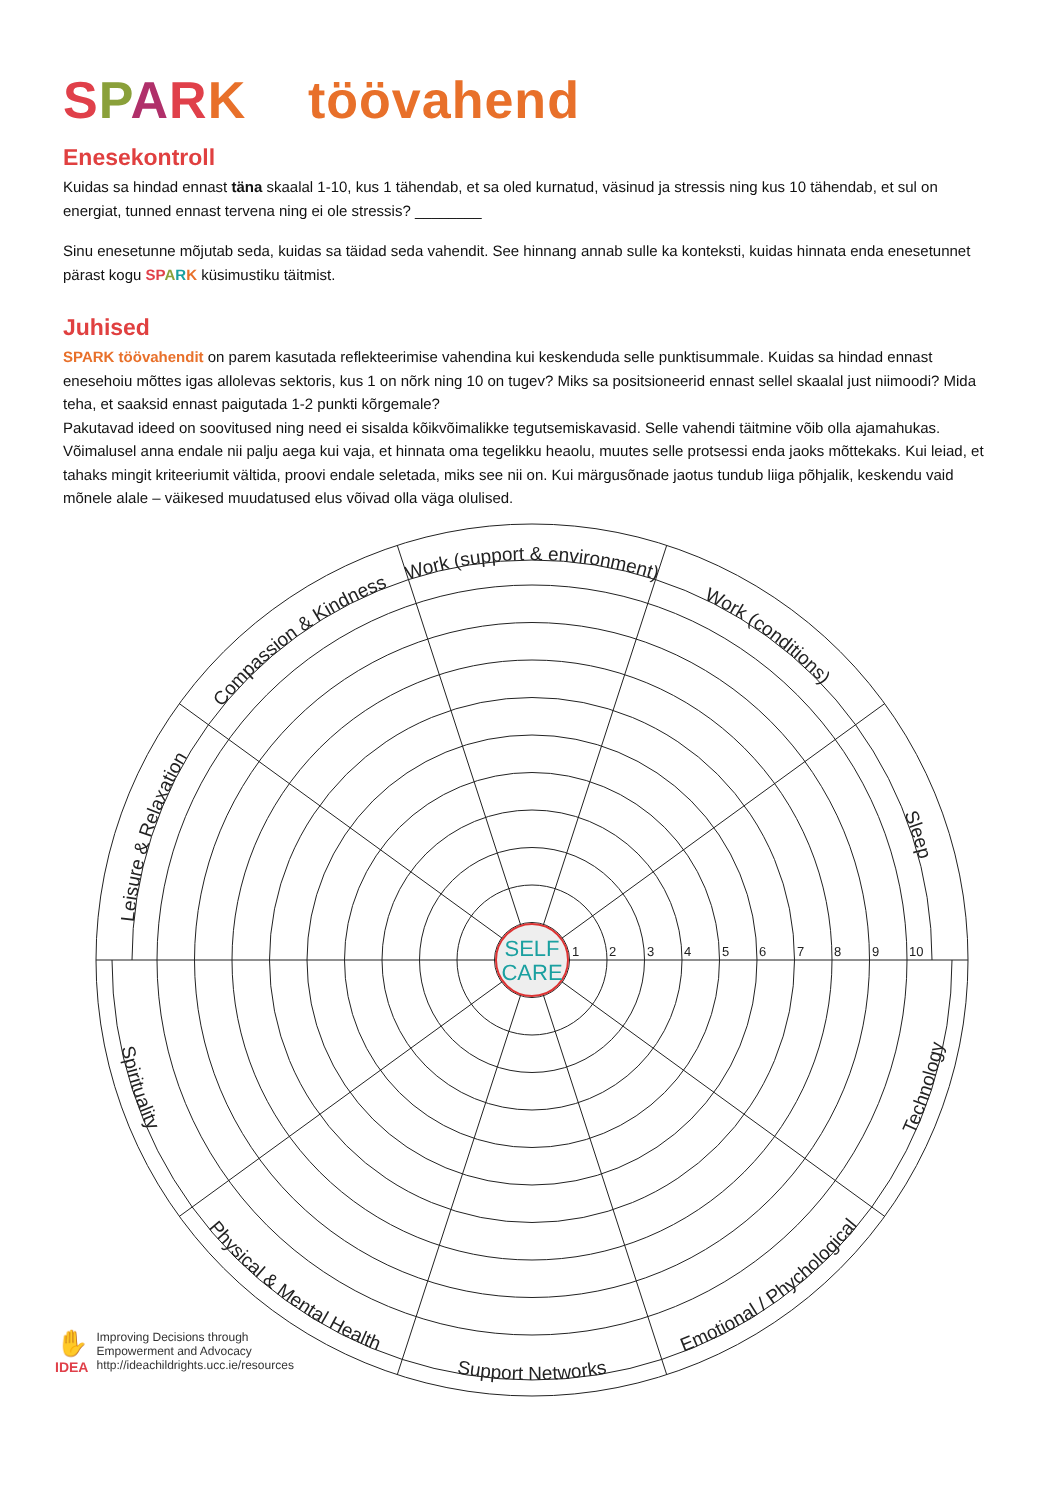SPARK töövahend
Enesekontroll
Kuidas sa hindad ennast täna skaalal 1-10, kus 1 tähendab, et sa oled kurnatud, väsinud ja stressis ning kus 10 tähendab, et sul on energiat, tunned ennast tervena ning ei ole stressis? ________
Sinu enesetunne mõjutab seda, kuidas sa täidad seda vahendit. See hinnang annab sulle ka konteksti, kuidas hinnata enda enesetunnet pärast kogu SP ARK küsimustiku täitmist.
Juhised
SPARK töövahendit on parem kasutada reflekteerimise vahendina kui keskenduda selle punktisummale. Kuidas sa hindad ennast enesehoiu mõttes igas allolevas sektoris, kus 1 on nõrk ning 10 on tugev? Miks sa positsioneerid ennast sellel skaalal just niimoodi? Mida teha, et saaksid ennast paigutada 1-2 punkti kõrgemale?
Pakutavad ideed on soovitused ning need ei sisalda kõikvõimalikke tegutsemiskavasid. Selle vahendi täitmine võib olla ajamahukas. Võimalusel anna endale nii palju aega kui vaja, et hinnata oma tegelikku heaolu, muutes selle protsessi enda jaoks mõttekaks. Kui leiad, et tahaks mingit kriteeriumit vältida, proovi endale seletada, miks see nii on. Kui märgusõnade jaotus tundub liiga põhjalik, keskendu vaid mõnele alale – väikesed muudatused elus võivad olla väga olulised.
SELF
CARE
1
2
3
4
5
6
7
8
9
10
Work (support & environment)
Work (conditions)
Sleep
Technology
Emotional / Phychological
Support Networks
Physical & Mental Health
Spirituality
Leisure & Relaxation
Compassion & Kindness
✋
IDEA
Improving Decisions through
Empowerment and Advocacy
http://ideachildrights.ucc.ie/resources